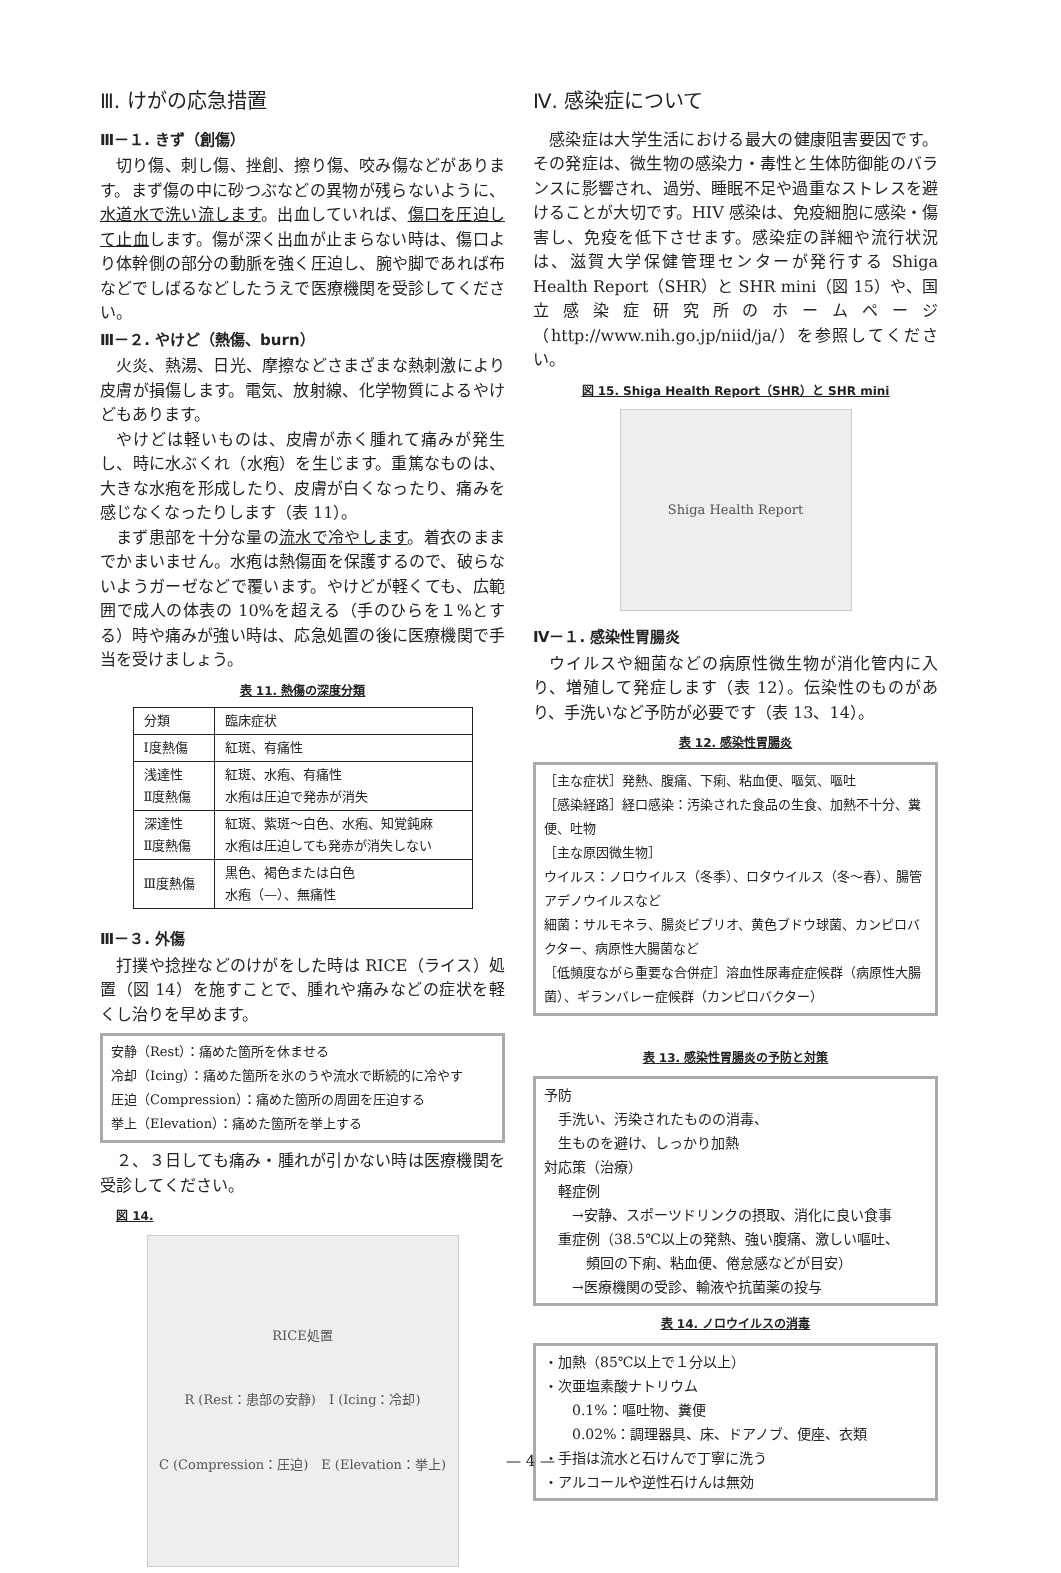Ⅲ. けがの応急措置
Ⅲ－１. きず（創傷）
切り傷、刺し傷、挫創、擦り傷、咬み傷などがあります。まず傷の中に砂つぶなどの異物が残らないように、水道水で洗い流します。出血していれば、傷口を圧迫して止血します。傷が深く出血が止まらない時は、傷口より体幹側の部分の動脈を強く圧迫し、腕や脚であれば布などでしばるなどしたうえで医療機関を受診してください。
Ⅲ－２. やけど（熱傷、burn）
火炎、熱湯、日光、摩擦などさまざまな熱刺激により皮膚が損傷します。電気、放射線、化学物質によるやけどもあります。
やけどは軽いものは、皮膚が赤く腫れて痛みが発生し、時に水ぶくれ（水疱）を生じます。重篤なものは、大きな水疱を形成したり、皮膚が白くなったり、痛みを感じなくなったりします（表 11）。
まず患部を十分な量の流水で冷やします。着衣のままでかまいません。水疱は熱傷面を保護するので、破らないようガーゼなどで覆います。やけどが軽くても、広範囲で成人の体表の 10%を超える（手のひらを１%とする）時や痛みが強い時は、応急処置の後に医療機関で手当を受けましょう。
表 11. 熱傷の深度分類
| 分類 | 臨床症状 |
| Ⅰ度熱傷 | 紅斑、有痛性 |
| 浅達性 Ⅱ度熱傷 | 紅斑、水疱、有痛性 水疱は圧迫で発赤が消失 |
| 深達性 Ⅱ度熱傷 | 紅斑、紫斑～白色、水疱、知覚鈍麻 水疱は圧迫しても発赤が消失しない |
| Ⅲ度熱傷 | 黒色、褐色または白色 水疱（—）、無痛性 |
Ⅲ－３. 外傷
打撲や捻挫などのけがをした時は RICE（ライス）処置（図 14）を施すことで、腫れや痛みなどの症状を軽くし治りを早めます。
安静（Rest）：痛めた箇所を休ませる
冷却（Icing）：痛めた箇所を氷のうや流水で断続的に冷やす
圧迫（Compression）：痛めた箇所の周囲を圧迫する
挙上（Elevation）：痛めた箇所を挙上する
２、３日しても痛み・腫れが引かない時は医療機関を受診してください。
図 14.
RICE処置
R (Rest：患部の安静)　I (Icing：冷却)
C (Compression：圧迫)　E (Elevation：挙上)
Ⅳ. 感染症について
感染症は大学生活における最大の健康阻害要因です。その発症は、微生物の感染力・毒性と生体防御能のバランスに影響され、過労、睡眠不足や過重なストレスを避けることが大切です。HIV 感染は、免疫細胞に感染・傷害し、免疫を低下させます。感染症の詳細や流行状況は、滋賀大学保健管理センターが発行する Shiga Health Report（SHR）と SHR mini（図 15）や、国立感染症研究所のホームページ（http://www.nih.go.jp/niid/ja/）を参照してください。
図 15. Shiga Health Report（SHR）と SHR mini
Shiga Health Report
Ⅳ－１. 感染性胃腸炎
ウイルスや細菌などの病原性微生物が消化管内に入り、増殖して発症します（表 12）。伝染性のものがあり、手洗いなど予防が必要です（表 13、14）。
表 12. 感染性胃腸炎
［主な症状］発熱、腹痛、下痢、粘血便、嘔気、嘔吐
［感染経路］経口感染：汚染された食品の生食、加熱不十分、糞便、吐物
［主な原因微生物］
ウイルス：ノロウイルス（冬季）、ロタウイルス（冬～春）、腸管アデノウイルスなど
細菌：サルモネラ、腸炎ビブリオ、黄色ブドウ球菌、カンピロバクター、病原性大腸菌など
［低頻度ながら重要な合併症］溶血性尿毒症症候群（病原性大腸菌）、ギランバレー症候群（カンピロバクター）
表 13. 感染性胃腸炎の予防と対策
予防
　手洗い、汚染されたものの消毒、
　生ものを避け、しっかり加熱
対応策（治療）
　軽症例
　　→安静、スポーツドリンクの摂取、消化に良い食事
　重症例（38.5℃以上の発熱、強い腹痛、激しい嘔吐、
　　　頻回の下痢、粘血便、倦怠感などが目安）
　　→医療機関の受診、輸液や抗菌薬の投与
表 14. ノロウイルスの消毒
・加熱（85℃以上で１分以上）
・次亜塩素酸ナトリウム
　　0.1%：嘔吐物、糞便
　　0.02%：調理器具、床、ドアノブ、便座、衣類
・手指は流水と石けんで丁寧に洗う
・アルコールや逆性石けんは無効
— 4 —